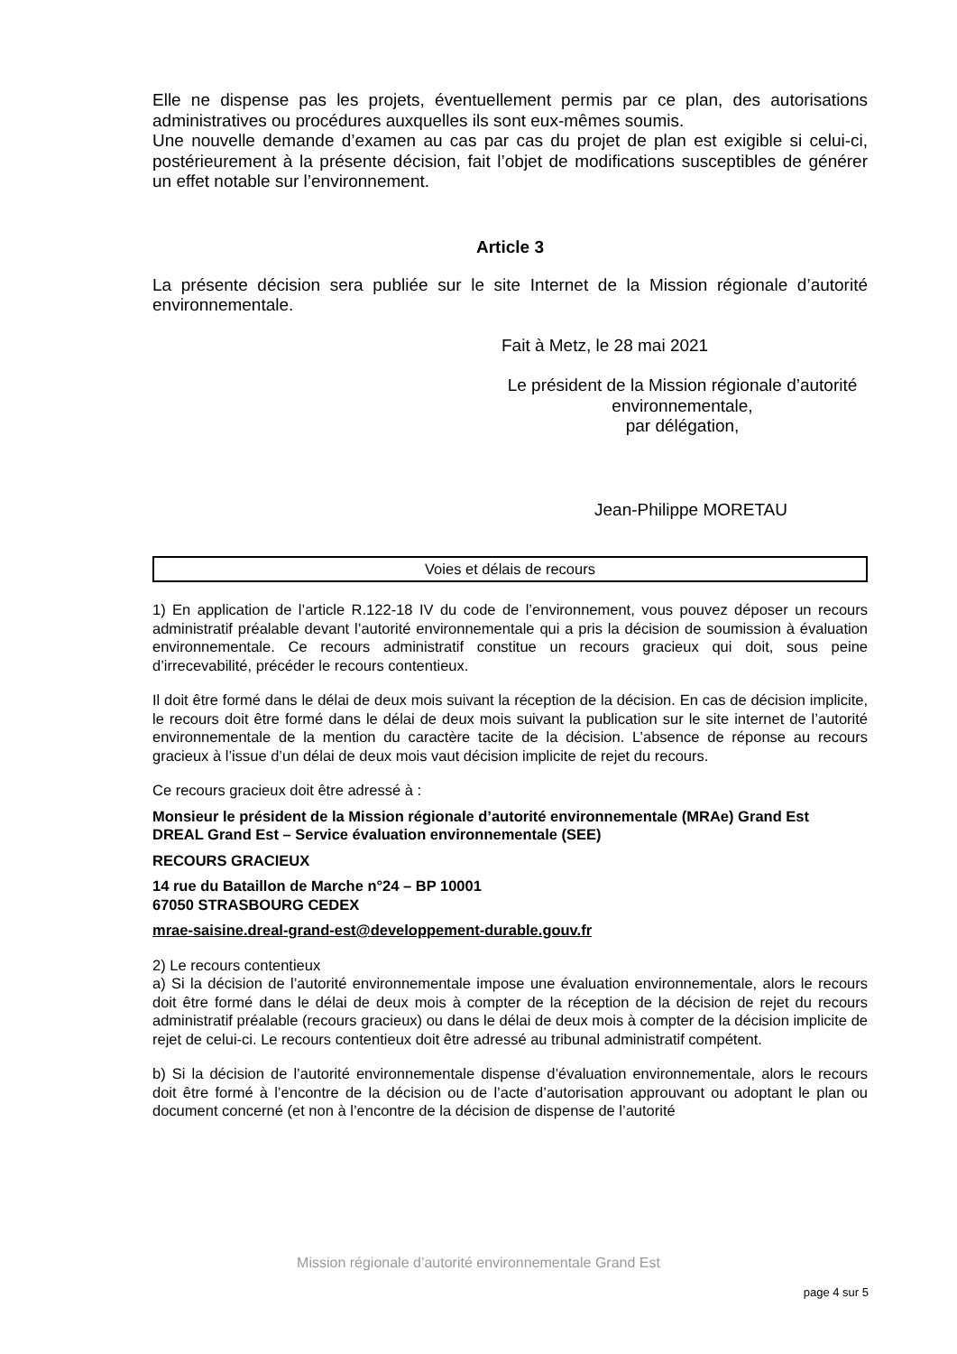Elle ne dispense pas les projets, éventuellement permis par ce plan, des autorisations administratives ou procédures auxquelles ils sont eux-mêmes soumis.
Une nouvelle demande d’examen au cas par cas du projet de plan est exigible si celui-ci, postérieurement à la présente décision, fait l’objet de modifications susceptibles de générer un effet notable sur l’environnement.
Article 3
La présente décision sera publiée sur le site Internet de la Mission régionale d’autorité environnementale.
Fait à Metz, le 28 mai 2021
Le président de la Mission régionale d’autorité
environnementale,
par délégation,
Jean-Philippe MORETAU
Voies et délais de recours
1) En application de l’article R.122-18 IV du code de l’environnement, vous pouvez déposer un recours administratif préalable devant l’autorité environnementale qui a pris la décision de soumission à évaluation environnementale. Ce recours administratif constitue un recours gracieux qui doit, sous peine d’irrecevabilité, précéder le recours contentieux.
Il doit être formé dans le délai de deux mois suivant la réception de la décision. En cas de décision implicite, le recours doit être formé dans le délai de deux mois suivant la publication sur le site internet de l’autorité environnementale de la mention du caractère tacite de la décision. L’absence de réponse au recours gracieux à l’issue d’un délai de deux mois vaut décision implicite de rejet du recours.
Ce recours gracieux doit être adressé à :
Monsieur le président de la Mission régionale d’autorité environnementale (MRAe) Grand Est
DREAL Grand Est – Service évaluation environnementale (SEE)
RECOURS GRACIEUX
14 rue du Bataillon de Marche n°24 – BP 10001
67050 STRASBOURG CEDEX
mrae-saisine.dreal-grand-est@developpement-durable.gouv.fr
2) Le recours contentieux
a) Si la décision de l’autorité environnementale impose une évaluation environnementale, alors le recours doit être formé dans le délai de deux mois à compter de la réception de la décision de rejet du recours administratif préalable (recours gracieux) ou dans le délai de deux mois à compter de la décision implicite de rejet de celui-ci. Le recours contentieux doit être adressé au tribunal administratif compétent.
b) Si la décision de l’autorité environnementale dispense d’évaluation environnementale, alors le recours doit être formé à l’encontre de la décision ou de l’acte d’autorisation approuvant ou adoptant le plan ou document concerné (et non à l’encontre de la décision de dispense de l’autorité
Mission régionale d’autorité environnementale Grand Est
page 4 sur 5